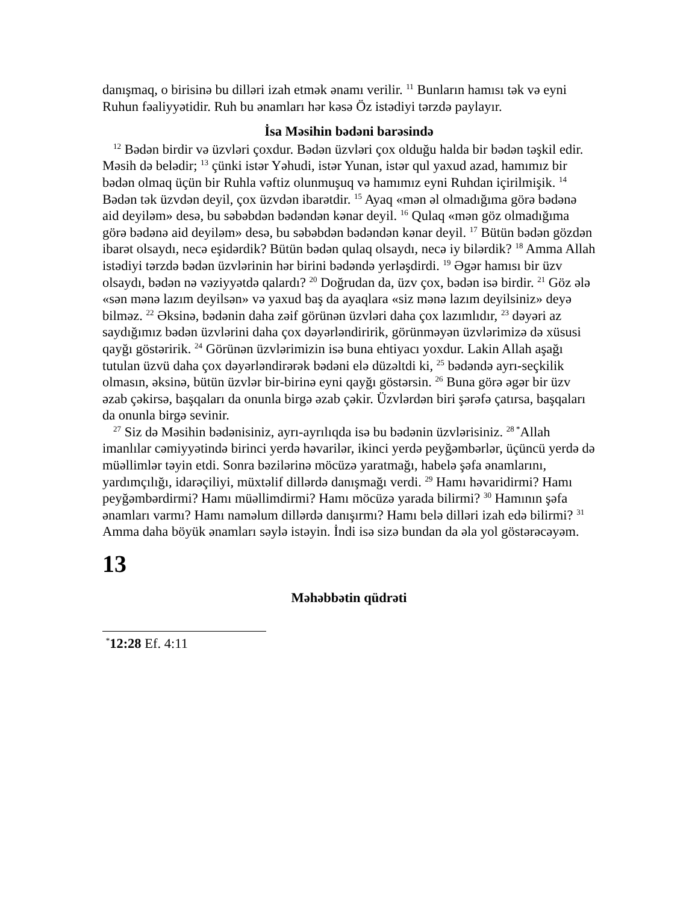danışmaq, o birisinə bu dilləri izah etmək ənamı verilir. <sup>11</sup> Bunların hamısı tək və eyni Ruhun fəaliyyətidir. Ruh bu ənamları hər kəsə Öz istədiyi tərzdə paylayır.
İsa Məsihin bədəni barəsində
<sup>12</sup> Bədən birdir və üzvləri çoxdur. Bədən üzvləri çox olduğu halda bir bədən təşkil edir. Məsih də belədir; <sup>13</sup> çünki istər Yəhudi, istər Yunan, istər qul yaxud azad, hamımız bir bədən olmaq üçün bir Ruhla vəftiz olunmuşuq və hamımız eyni Ruhdan içirilmişik. <sup>14</sup> Bədən tək üzvdən deyil, çox üzvdən ibarətdir. <sup>15</sup> Ayaq «mən əl olmadığıma görə bədənə aid deyiləm» desə, bu səbəbdən bədəndən kənar deyil. <sup>16</sup> Qulaq «mən göz olmadığıma görə bədənə aid deyiləm» desə, bu səbəbdən bədəndən kənar deyil. <sup>17</sup> Bütün bədən gözdən ibarət olsaydı, necə eşidərdik? Bütün bədən qulaq olsaydı, necə iy bilərdik? <sup>18</sup> Amma Allah istədiyi tərzdə bədən üzvlərinin hər birini bədəndə yerləşdirdi. <sup>19</sup> Əgər hamısı bir üzv olsaydı, bədən nə vəziyyətdə qalardı? <sup>20</sup> Doğrudan da, üzv çox, bədən isə birdir. <sup>21</sup> Göz ələ «sən mənə lazım deyilsən» və yaxud baş da ayaqlara «siz mənə lazım deyilsiniz» deyə bilməz. <sup>22</sup> Əksinə, bədənin daha zəif görünən üzvləri daha çox lazımlıdır, <sup>23</sup> dəyəri az saydığımız bədən üzvlərini daha çox dəyərləndiririk, görünməyən üzvlərimizə də xüsusi qayğı göstəririk. <sup>24</sup> Görünən üzvlərimizin isə buna ehtiyacı yoxdur. Lakin Allah aşağı tutulan üzvü daha çox dəyərləndirərək bədəni elə düzəltdi ki, <sup>25</sup> bədəndə ayrı-seçkilik olmasın, əksinə, bütün üzvlər bir-birinə eyni qayğı göstərsin. <sup>26</sup> Buna görə əgər bir üzv əzab çəkirsə, başqaları da onunla birgə əzab çəkir. Üzvlərdən biri şərəfə çatırsa, başqaları da onunla birgə sevinir.
<sup>27</sup> Siz də Məsihin bədənisiniz, ayrı-ayrılıqda isə bu bədənin üzvlərisiniz. <sup>28 *</sup>Allah imanlılar cəmiyyətində birinci yerdə həvarilər, ikinci yerdə peyğəmbərlər, üçüncü yerdə də müəllimlər təyin etdi. Sonra bəzilərinə möcüzə yaratmağı, habelə şəfa ənamlarını, yardımçılığı, idarəçiliyi, müxtəlif dillərdə danışmağı verdi. <sup>29</sup> Hamı həvaridirmi? Hamı peyğəmbərdirmi? Hamı müəllimdirmi? Hamı möcüzə yarada bilirmi? <sup>30</sup> Hamının şəfa ənamları varmı? Hamı naməlum dillərdə danışırmı? Hamı belə dilləri izah edə bilirmi? <sup>31</sup> Amma daha böyük ənamları səylə istəyin. İndi isə sizə bundan da əla yol göstərəcəyəm.
13
Məhəbbətin qüdrəti
<sup>*</sup> 12:28 Ef. 4:11